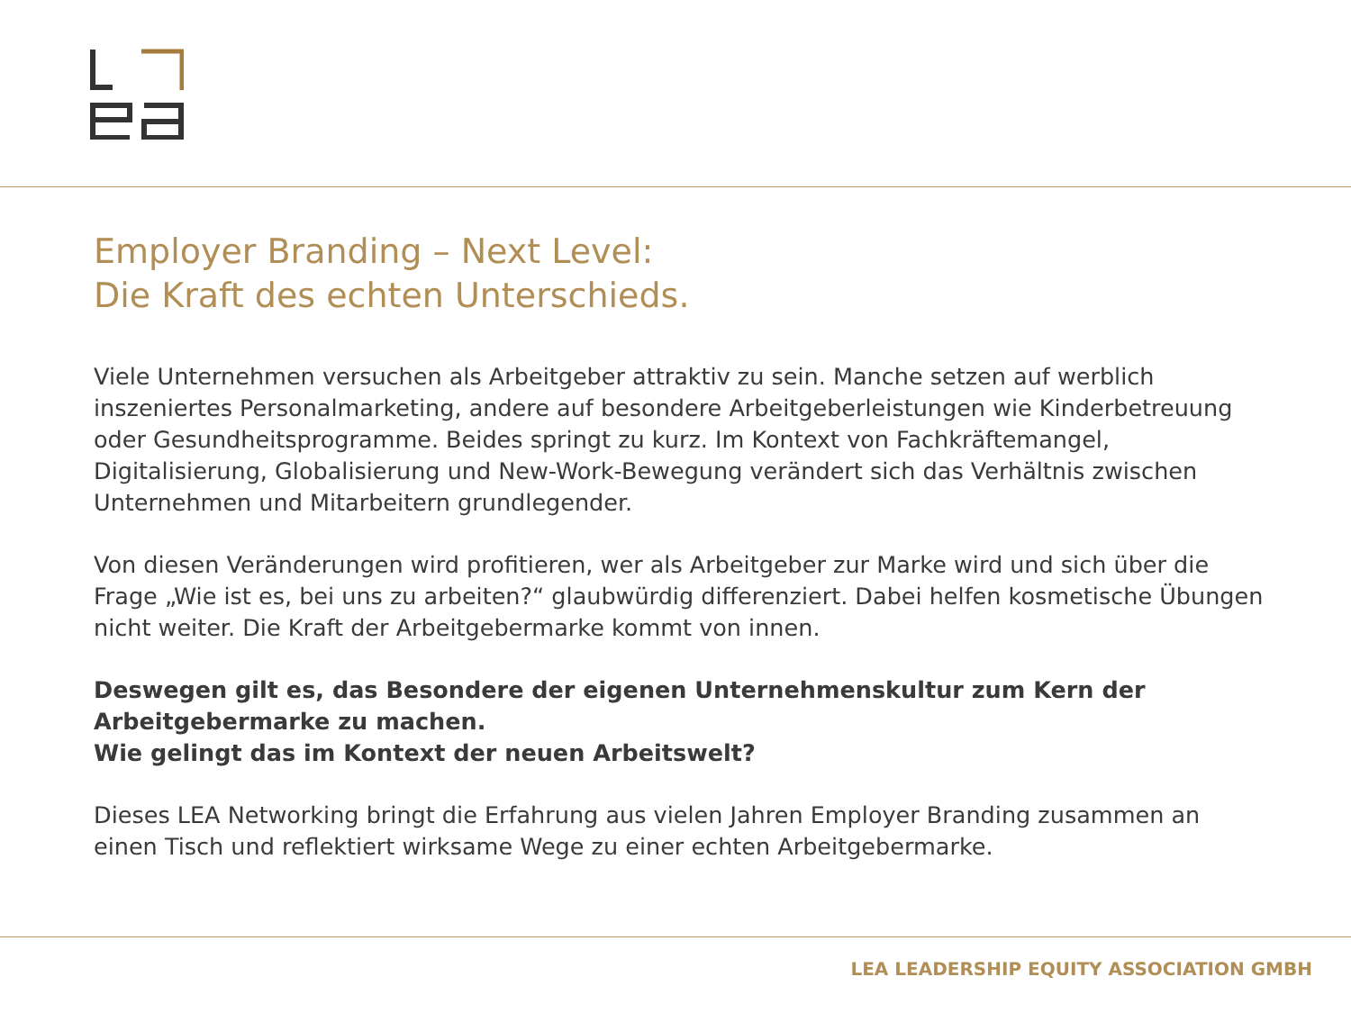Employer Branding – Next Level:
Die Kraft des echten Unterschieds.
Viele Unternehmen versuchen als Arbeitgeber attraktiv zu sein. Manche setzen auf werblich inszeniertes Personalmarketing, andere auf besondere Arbeitgeberleistungen wie Kinderbetreuung oder Gesundheitsprogramme. Beides springt zu kurz. Im Kontext von Fachkräftemangel, Digitalisierung, Globalisierung und New-Work-Bewegung verändert sich das Verhältnis zwischen Unternehmen und Mitarbeitern grundlegender.
Von diesen Veränderungen wird profitieren, wer als Arbeitgeber zur Marke wird und sich über die Frage „Wie ist es, bei uns zu arbeiten?“ glaubwürdig differenziert. Dabei helfen kosmetische Übungen nicht weiter. Die Kraft der Arbeitgebermarke kommt von innen.
Deswegen gilt es, das Besondere der eigenen Unternehmenskultur zum Kern der Arbeitgebermarke zu machen.
Wie gelingt das im Kontext der neuen Arbeitswelt?
Dieses LEA Networking bringt die Erfahrung aus vielen Jahren Employer Branding zusammen an einen Tisch und reflektiert wirksame Wege zu einer echten Arbeitgebermarke.
LEA LEADERSHIP EQUITY ASSOCIATION GMBH